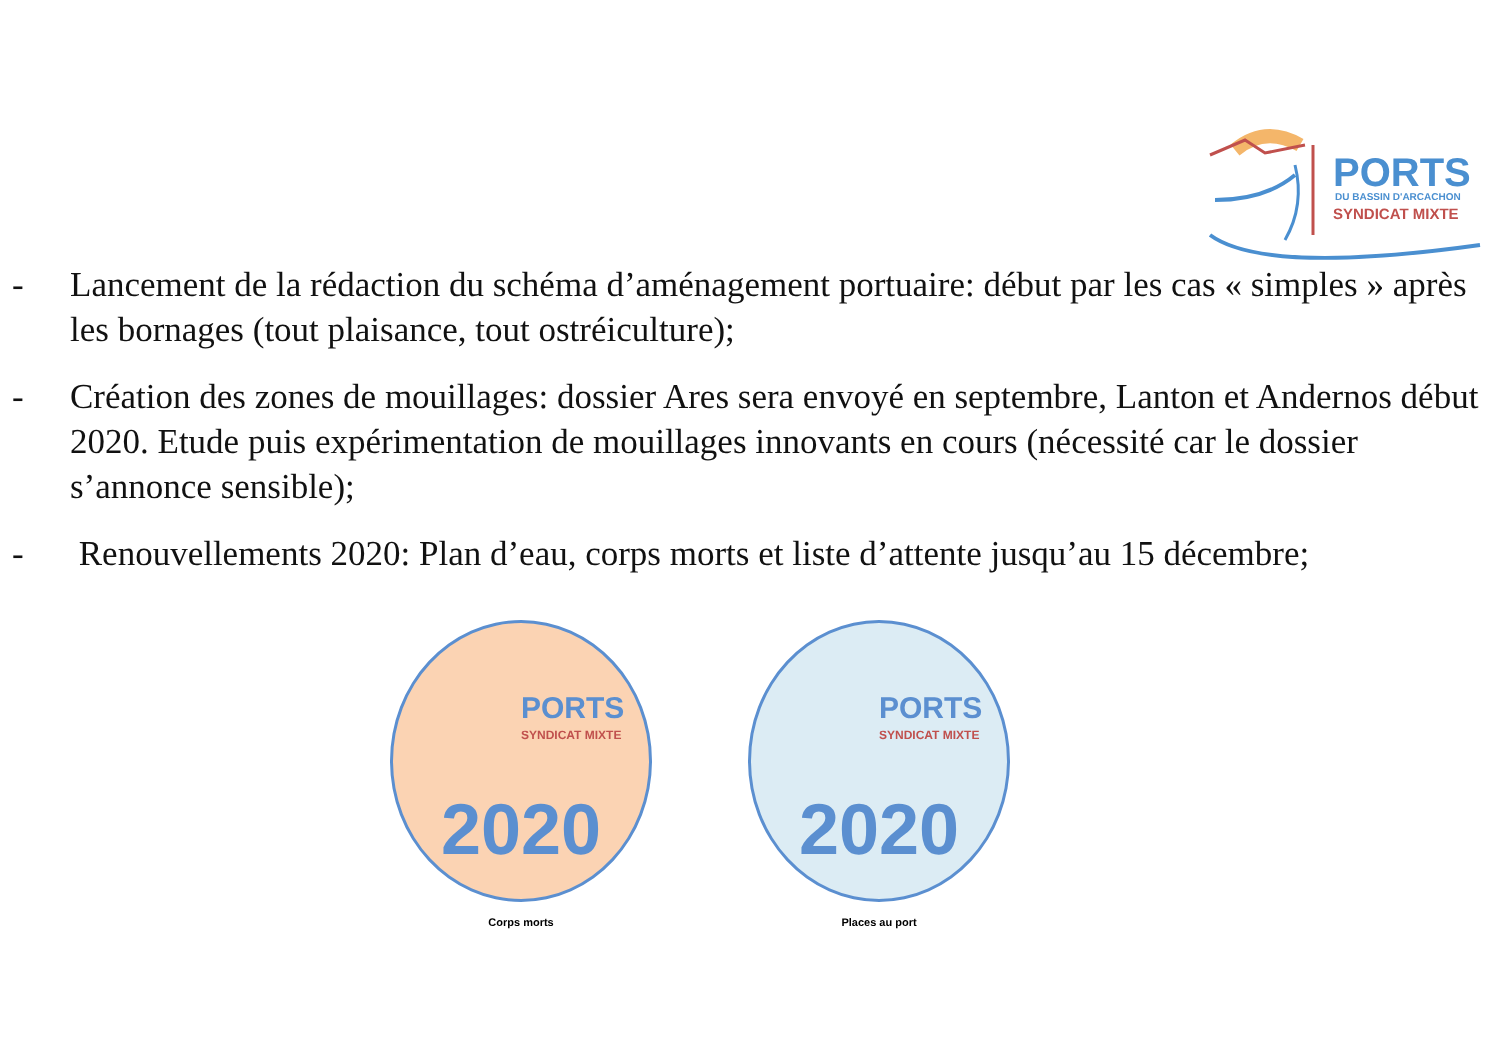PORTS DU BASSIN D'ARCACHON
SYNDICAT MIXTE
- Lancement de la rédaction du schéma d’aménagement portuaire: début par les cas « simples » après les bornages (tout plaisance, tout ostréiculture);
- Création des zones de mouillages: dossier Ares sera envoyé en septembre, Lanton et Andernos début 2020. Etude puis expérimentation de mouillages innovants en cours (nécessité car le dossier s’annonce sensible);
- Renouvellements 2020: Plan d’eau, corps morts et liste d’attente jusqu’au 15 décembre;
PORTS
SYNDICAT MIXTE
2020
Corps morts
PORTS
SYNDICAT MIXTE
2020
Places au port